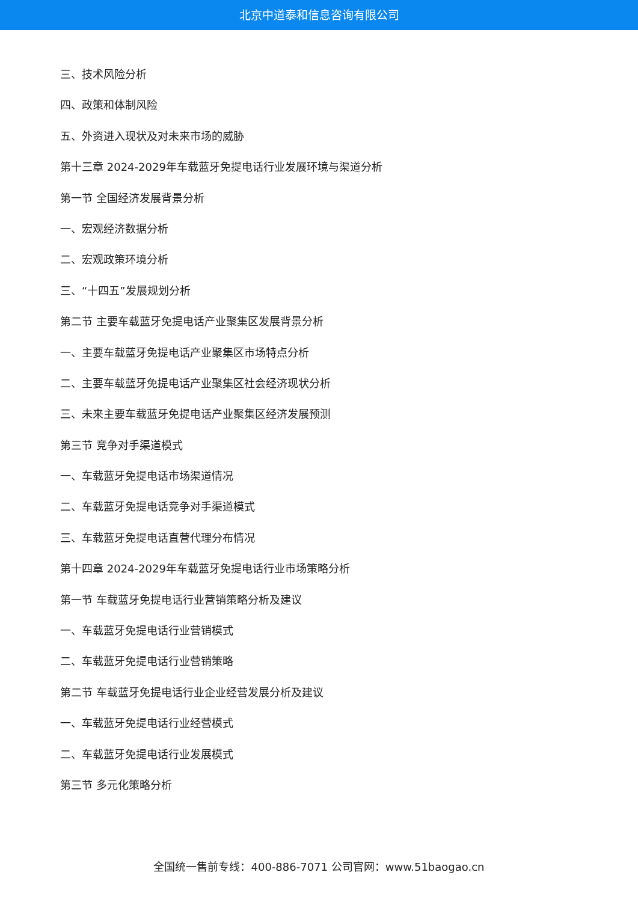北京中道泰和信息咨询有限公司
三、技术风险分析
四、政策和体制风险
五、外资进入现状及对未来市场的威胁
第十三章 2024-2029年车载蓝牙免提电话行业发展环境与渠道分析
第一节 全国经济发展背景分析
一、宏观经济数据分析
二、宏观政策环境分析
三、“十四五”发展规划分析
第二节 主要车载蓝牙免提电话产业聚集区发展背景分析
一、主要车载蓝牙免提电话产业聚集区市场特点分析
二、主要车载蓝牙免提电话产业聚集区社会经济现状分析
三、未来主要车载蓝牙免提电话产业聚集区经济发展预测
第三节 竞争对手渠道模式
一、车载蓝牙免提电话市场渠道情况
二、车载蓝牙免提电话竞争对手渠道模式
三、车载蓝牙免提电话直营代理分布情况
第十四章 2024-2029年车载蓝牙免提电话行业市场策略分析
第一节 车载蓝牙免提电话行业营销策略分析及建议
一、车载蓝牙免提电话行业营销模式
二、车载蓝牙免提电话行业营销策略
第二节 车载蓝牙免提电话行业企业经营发展分析及建议
一、车载蓝牙免提电话行业经营模式
二、车载蓝牙免提电话行业发展模式
第三节 多元化策略分析
全国统一售前专线：400-886-7071 公司官网：www.51baogao.cn